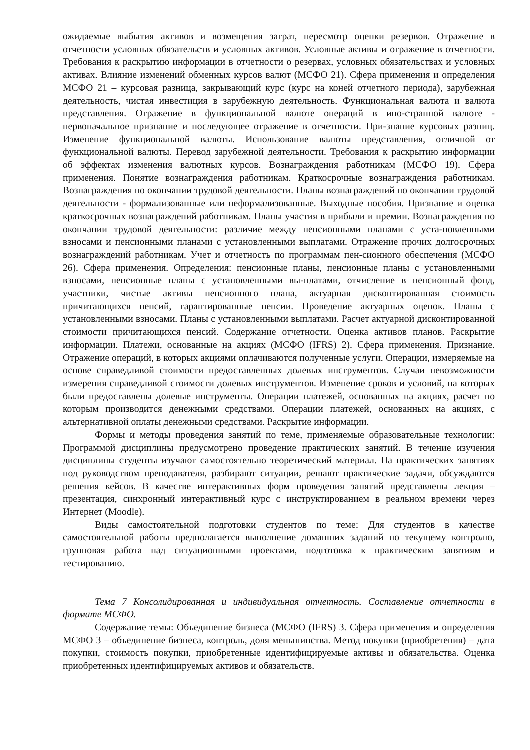ожидаемые выбытия активов и возмещения затрат, пересмотр оценки резервов. Отражение в отчетности условных обязательств и условных активов. Условные активы и отражение в отчетности. Требования к раскрытию информации в отчетности о резервах, условных обязательствах и условных активах. Влияние изменений обменных курсов валют (МСФО 21). Сфера применения и определения МСФО 21 – курсовая разница, закрывающий курс (курс на коней отчетного периода), зарубежная деятельность, чистая инвестиция в зарубежную деятельность. Функциональная валюта и валюта представления. Отражение в функциональной валюте операций в ино-странной валюте - первоначальное признание и последующее отражение в отчетности. При-знание курсовых разниц. Изменение функциональной валюты. Использование валюты представления, отличной от функциональной валюты. Перевод зарубежной деятельности. Требования к раскрытию информации об эффектах изменения валютных курсов. Вознаграждения работникам (МСФО 19). Сфера применения. Понятие вознаграждения работникам. Краткосрочные вознаграждения работникам. Вознаграждения по окончании трудовой деятельности. Планы вознаграждений по окончании трудовой деятельности - формализованные или неформализованные. Выходные пособия. Признание и оценка краткосрочных вознаграждений работникам. Планы участия в прибыли и премии. Вознаграждения по окончании трудовой деятельности: различие между пенсионными планами с уста-новленными взносами и пенсионными планами с установленными выплатами. Отражение прочих долгосрочных вознаграждений работникам. Учет и отчетность по программам пен-сионного обеспечения (МСФО 26). Сфера применения. Определения: пенсионные планы, пенсионные планы с установленными взносами, пенсионные планы с установленными вы-платами, отчисление в пенсионный фонд, участники, чистые активы пенсионного плана, актуарная дисконтированная стоимость причитающихся пенсий, гарантированные пенсии. Проведение актуарных оценок. Планы с установленными взносами. Планы с установленными выплатами. Расчет актуарной дисконтированной стоимости причитающихся пенсий. Содержание отчетности. Оценка активов планов. Раскрытие информации. Платежи, основанные на акциях (МСФО (IFRS) 2). Сфера применения. Признание. Отражение операций, в которых акциями оплачиваются полученные услуги. Операции, измеряемые на основе справедливой стоимости предоставленных долевых инструментов. Случаи невозможности измерения справедливой стоимости долевых инструментов. Изменение сроков и условий, на которых были предоставлены долевые инструменты. Операции платежей, основанных на акциях, расчет по которым производится денежными средствами. Операции платежей, основанных на акциях, с альтернативной оплаты денежными средствами. Раскрытие информации.
Формы и методы проведения занятий по теме, применяемые образовательные технологии: Программой дисциплины предусмотрено проведение практических занятий. В течение изучения дисциплины студенты изучают самостоятельно теоретический материал. На практических занятиях под руководством преподавателя, разбирают ситуации, решают практические задачи, обсуждаются решения кейсов. В качестве интерактивных форм проведения занятий представлены лекция – презентация, синхронный интерактивный курс с инструктированием в реальном времени через Интернет (Moodle).
Виды самостоятельной подготовки студентов по теме: Для студентов в качестве самостоятельной работы предполагается выполнение домашних заданий по текущему контролю, групповая работа над ситуационными проектами, подготовка к практическим занятиям и тестированию.
Тема 7 Консолидированная и индивидуальная отчетность. Составление отчетности в формате МСФО.
Содержание темы: Объединение бизнеса (МСФО (IFRS) 3. Сфера применения и определения МСФО 3 – объединение бизнеса, контроль, доля меньшинства. Метод покупки (приобретения) – дата покупки, стоимость покупки, приобретенные идентифицируемые активы и обязательства. Оценка приобретенных идентифицируемых активов и обязательств.